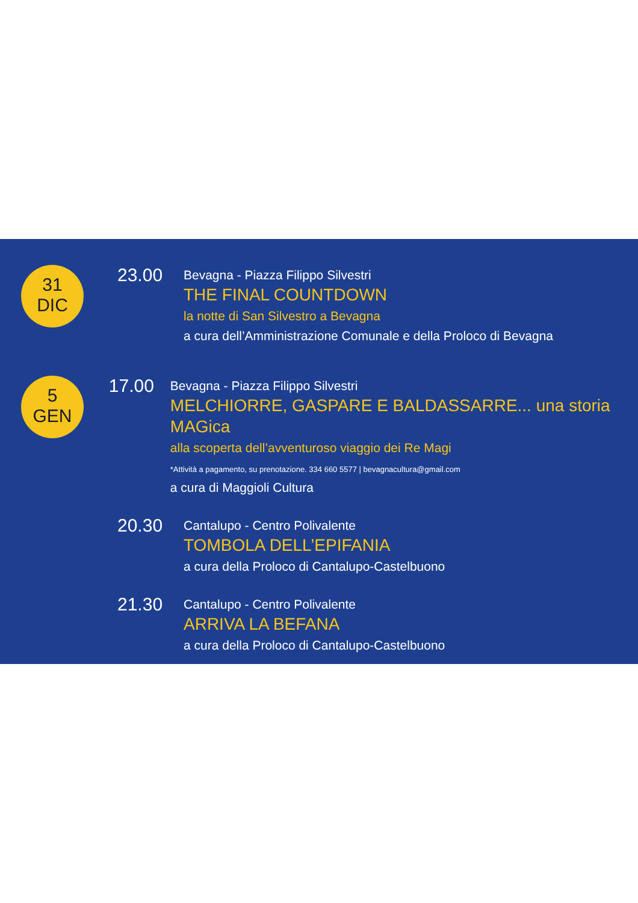31
DIC
23.00
Bevagna - Piazza Filippo Silvestri
THE FINAL COUNTDOWN
la notte di San Silvestro a Bevagna
a cura dell’Amministrazione Comunale e della Proloco di Bevagna
5
GEN
17.00
Bevagna - Piazza Filippo Silvestri
MELCHIORRE, GASPARE E BALDASSARRE... una storia MAGica
alla scoperta dell’avventuroso viaggio dei Re Magi
*Attività a pagamento, su prenotazione. 334 660 5577 | bevagnacultura@gmail.com
a cura di Maggioli Cultura
20.30
Cantalupo - Centro Polivalente
TOMBOLA DELL’EPIFANIA
a cura della Proloco di Cantalupo-Castelbuono
21.30
Cantalupo - Centro Polivalente
ARRIVA LA BEFANA
a cura della Proloco di Cantalupo-Castelbuono